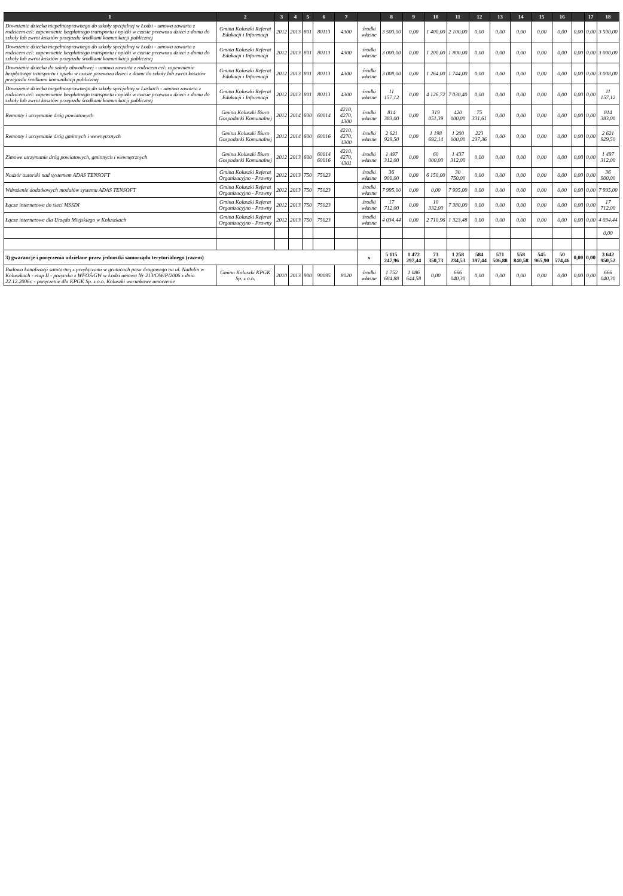| 1 | 2 | 3 | 4 | 5 | 6 | 7 | | 8 | 9 | 10 | 11 | 12 | 13 | 14 | 15 | 16 | | 17 | 18 |
| --- | --- | --- | --- | --- | --- | --- | --- | --- | --- | --- | --- | --- | --- | --- | --- | --- | --- | --- | --- |
| Dowożenie dziecka niepełnosprawnego do szkoły specjalnej w Łodzi - umowa zawarta z rodzicem cel: zapewnienie bezpłatnego transportu i opieki w czasie przewozu dzieci z domu do szkoły lub zwrot kosztów przejazdu środkami komunikacji publicznej | Gmina Koluszki Referat Edukacji i Informacji | 2012 | 2013 | 801 | 80113 | 4300 | środki własne | 3 500,00 | 0,00 | 1 400,00 | 2 100,00 | 0,00 | 0,00 | 0,00 | 0,00 | 0,00 | 0,00 | 0,00 | 3 500,00 |
| Dowożenie dziecka niepełnosprawnego do szkoły specjalnej w Łodzi - umowa zawarta z rodzicem cel: zapewnienie bezpłatnego transportu i opieki w czasie przewozu dzieci z domu do szkoły lub zwrot kosztów przejazdu środkami komunikacji publicznej | Gmina Koluszki Referat Edukacji i Informacji | 2012 | 2013 | 801 | 80113 | 4300 | środki własne | 3 000,00 | 0,00 | 1 200,00 | 1 800,00 | 0,00 | 0,00 | 0,00 | 0,00 | 0,00 | 0,00 | 0,00 | 3 000,00 |
| Dowożenie dziecka do szkoły obwodowej - umowa zawarta z rodzicem cel: zapewnienie bezpłatnego transportu i opieki w czasie przewozu dzieci z domu do szkoły lub zwrot kosztów przejazdu środkami komunikacji publicznej | Gmina Koluszki Referat Edukacji i Informacji | 2012 | 2013 | 801 | 80113 | 4300 | środki własne | 3 008,00 | 0,00 | 1 264,00 | 1 744,00 | 0,00 | 0,00 | 0,00 | 0,00 | 0,00 | 0,00 | 0,00 | 3 008,00 |
| Dowożenie dziecka niepełnosprawnego do szkoły specjalnej w Laskach - umowa zawarta z rodzicem cel: zapewnienie bezpłatnego transportu i opieki w czasie przewozu dzieci z domu do szkoły lub zwrot kosztów przejazdu środkami komunikacji publicznej | Gmina Koluszki Referat Edukacji i Informacji | 2012 | 2013 | 801 | 80113 | 4300 | środki własne | 11 157,12 | 0,00 | 4 126,72 | 7 030,40 | 0,00 | 0,00 | 0,00 | 0,00 | 0,00 | 0,00 | 0,00 | 11 157,12 |
| Remonty i utrzymanie dróg powiatowych | Gmina Koluszki Biuro Gospodarki Komunalnej | 2012 | 2014 | 600 | 60014 | 4210, 4270, 4300 | środki własne | 814 383,00 | 0,00 | 319 051,39 | 420 000,00 | 75 331,61 | 0,00 | 0,00 | 0,00 | 0,00 | 0,00 | 0,00 | 814 383,00 |
| Remonty i utrzymanie dróg gminnych i wewnętrznych | Gmina Koluszki Biuro Gospodarki Komunalnej | 2012 | 2014 | 600 | 60016 | 4210, 4270, 4300 | środki własne | 2 621 929,50 | 0,00 | 1 198 692,14 | 1 200 000,00 | 223 237,36 | 0,00 | 0,00 | 0,00 | 0,00 | 0,00 | 0,00 | 2 621 929,50 |
| Zimowe utrzymanie dróg powiatowych, gminnych i wewnętrznych | Gmina Koluszki Biuro Gospodarki Komunalnej | 2012 | 2013 | 600 | 60014 60016 | 4210, 4270, 4301 | środki własne | 1 497 312,00 | 0,00 | 60 000,00 | 1 437 312,00 | 0,00 | 0,00 | 0,00 | 0,00 | 0,00 | 0,00 | 0,00 | 1 497 312,00 |
| Nadzór autorski nad systemem ADAS TENSOFT | Gmina Koluszki Referat Organizacyjno - Prawny | 2012 | 2013 | 750 | 75023 | | środki własne | 36 900,00 | 0,00 | 6 150,00 | 30 750,00 | 0,00 | 0,00 | 0,00 | 0,00 | 0,00 | 0,00 | 0,00 | 36 900,00 |
| Wdrożenie dodatkowych modułów systemu ADAS TENSOFT | Gmina Koluszki Referat Organizacyjno - Prawny | 2012 | 2013 | 750 | 75023 | | środki własne | 7 995,00 | 0,00 | 0,00 | 7 995,00 | 0,00 | 0,00 | 0,00 | 0,00 | 0,00 | 0,00 | 0,00 | 7 995,00 |
| Łącze internetowe do sieci MSSDI | Gmina Koluszki Referat Organizacyjno - Prawny | 2012 | 2013 | 750 | 75023 | | środki własne | 17 712,00 | 0,00 | 10 332,00 | 7 380,00 | 0,00 | 0,00 | 0,00 | 0,00 | 0,00 | 0,00 | 0,00 | 17 712,00 |
| Łącze internetowe dla Urzędu Miejskiego w Koluszkach | Gmina Koluszki Referat Organizacyjno - Prawny | 2012 | 2013 | 750 | 75023 | | środki własne | 4 034,44 | 0,00 | 2 710,96 | 1 323,48 | 0,00 | 0,00 | 0,00 | 0,00 | 0,00 | 0,00 | 0,00 | 4 034,44 |
| | | | | | | | | | | | | | | | | | | | 0,00 |
| 3) gwarancje i poręczenia udzielane przez jednostki samorządu terytorialnego (razem) | | | | | | | x | 5 115 247,96 | 1 472 297,44 | 73 350,73 | 1 258 234,53 | 584 397,44 | 571 506,88 | 558 840,58 | 545 965,90 | 50 574,46 | 0,00 | 0,00 | 3 642 950,52 |
| Budowa kanalizacji sanitarnej z przyłączami w granicach pasa drogowego na ul. Nadolin w Koluszkach - etap II - pożyczka z WFOŚiGW w Łodzi umowa Nr 213/OW/P/2006 z dnia 22.12.2006r. - poręczenie dla KPGK Sp. z o.o. Koluszki warunkowe umorzenie | Gmina Koluszki KPGK Sp. z o.o. | 2010 | 2013 | 900 | 90095 | 8020 | środki własne | 1 752 684,88 | 1 086 644,58 | 0,00 | 666 040,30 | 0,00 | 0,00 | 0,00 | 0,00 | 0,00 | 0,00 | 0,00 | 666 040,30 |